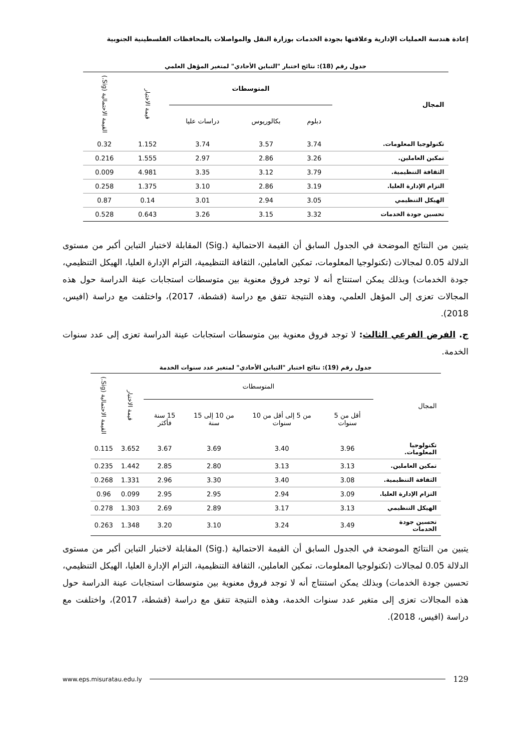إعادة هندسة العمليات الإدارية وعلاقتها بجودة الخدمات بوزارة النقل والمواصلات بالمحافظات الفلسطينية الجنوبية
جدول رقم (18): نتائج اختبار "التباين الأحادي" لمتغير المؤهل العلمي
| المجال | المتوسطات | | | قيمة الاختبار | القيمة الاحتمالية (Sig.) |
| --- | --- | --- | --- | --- | --- |
| | دبلوم | بكالوريوس | دراسات عليا | | |
| تكنولوجيا المعلومات. | 3.74 | 3.57 | 3.74 | 1.152 | 0.32 |
| تمكين العاملين. | 3.26 | 2.86 | 2.97 | 1.555 | 0.216 |
| الثقافة التنظيمية. | 3.79 | 3.12 | 3.35 | 4.981 | 0.009 |
| التزام الإدارة العليا. | 3.19 | 2.86 | 3.10 | 1.375 | 0.258 |
| الهيكل التنظيمي | 3.05 | 2.94 | 3.01 | 0.14 | 0.87 |
| تحسين جودة الخدمات | 3.32 | 3.15 | 3.26 | 0.643 | 0.528 |
يتبين من النتائج الموضحة في الجدول السابق أن القيمة الاحتمالية (.Sig) المقابلة لاختبار التباين أكبر من مستوى الدلالة 0.05 لمجالات (تكنولوجيا المعلومات، تمكين العاملين، الثقافة التنظيمية، التزام الإدارة العليا، الهيكل التنظيمي، جودة الخدمات) وبذلك يمكن استنتاج أنه لا توجد فروق معنوية بين متوسطات استجابات عينة الدراسة حول هذه المجالات تعزى إلى المؤهل العلمي، وهذه النتيجة تتفق مع دراسة (قشطة، 2017)، واختلفت مع دراسة (افيس، 2018).
ج. الفرض الفرعي الثالث: لا توجد فروق معنوية بين متوسطات استجابات عينة الدراسة تعزى إلى عدد سنوات الخدمة.
جدول رقم (19): نتائج اختبار "التباين الأحادي" لمتغير عدد سنوات الخدمة
| المجال | المتوسطات | | | | قيمة الاختبار | القيمة الاحتمالية (Sig.) |
| --- | --- | --- | --- | --- | --- | --- |
| | أقل من 5 سنوات | من 5 إلى أقل من 10 سنوات | من 10 إلى 15 سنة | 15 سنة فأكثر | | |
| تكنولوجيا المعلومات. | 3.96 | 3.40 | 3.69 | 3.67 | 3.652 | 0.115 |
| تمكين العاملين. | 3.13 | 3.13 | 2.80 | 2.85 | 1.442 | 0.235 |
| الثقافة التنظيمية. | 3.08 | 3.40 | 3.30 | 2.96 | 1.331 | 0.268 |
| التزام الإدارة العليا. | 3.09 | 2.94 | 2.95 | 2.95 | 0.099 | 0.96 |
| الهيكل التنظيمي | 3.13 | 3.17 | 2.89 | 2.69 | 1.303 | 0.278 |
| تحسين جودة الخدمات | 3.49 | 3.24 | 3.10 | 3.20 | 1.348 | 0.263 |
يتبين من النتائج الموضحة في الجدول السابق أن القيمة الاحتمالية (.Sig) المقابلة لاختبار التباين أكبر من مستوى الدلالة 0.05 لمجالات (تكنولوجيا المعلومات، تمكين العاملين، الثقافة التنظيمية، التزام الإدارة العليا، الهيكل التنظيمي، تحسين جودة الخدمات) وبذلك يمكن استنتاج أنه لا توجد فروق معنوية بين متوسطات استجابات عينة الدراسة حول هذه المجالات تعزى إلى متغير عدد سنوات الخدمة، وهذه النتيجة تتفق مع دراسة (قشطة، 2017)، واختلفت مع دراسة (افيس، 2018).
129 www.eps.misuratau.edu.ly